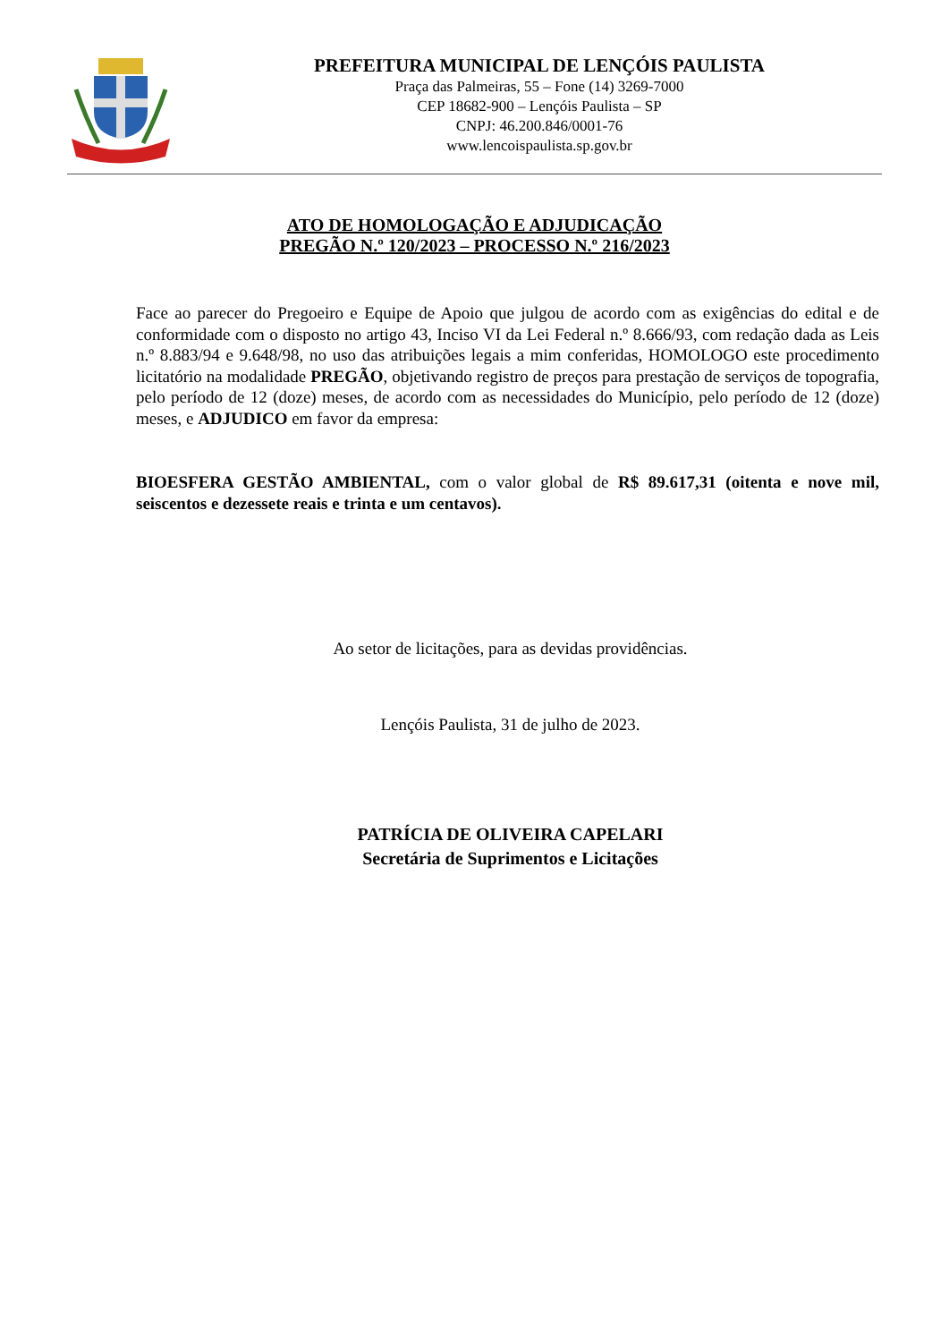PREFEITURA MUNICIPAL DE LENÇÓIS PAULISTA
Praça das Palmeiras, 55 – Fone (14) 3269-7000
CEP 18682-900 – Lençóis Paulista – SP
CNPJ: 46.200.846/0001-76
www.lencoispaulista.sp.gov.br
ATO DE HOMOLOGAÇÃO E ADJUDICAÇÃO
PREGÃO N.º 120/2023 – PROCESSO N.º 216/2023
Face ao parecer do Pregoeiro e Equipe de Apoio que julgou de acordo com as exigências do edital e de conformidade com o disposto no artigo 43, Inciso VI da Lei Federal n.º 8.666/93, com redação dada as Leis n.º 8.883/94 e 9.648/98, no uso das atribuições legais a mim conferidas, HOMOLOGO este procedimento licitatório na modalidade PREGÃO, objetivando registro de preços para prestação de serviços de topografia, pelo período de 12 (doze) meses, de acordo com as necessidades do Município, pelo período de 12 (doze) meses, e ADJUDICO em favor da empresa:
BIOESFERA GESTÃO AMBIENTAL, com o valor global de R$ 89.617,31 (oitenta e nove mil, seiscentos e dezessete reais e trinta e um centavos).
Ao setor de licitações, para as devidas providências.
Lençóis Paulista, 31 de julho de 2023.
PATRÍCIA DE OLIVEIRA CAPELARI
Secretária de Suprimentos e Licitações